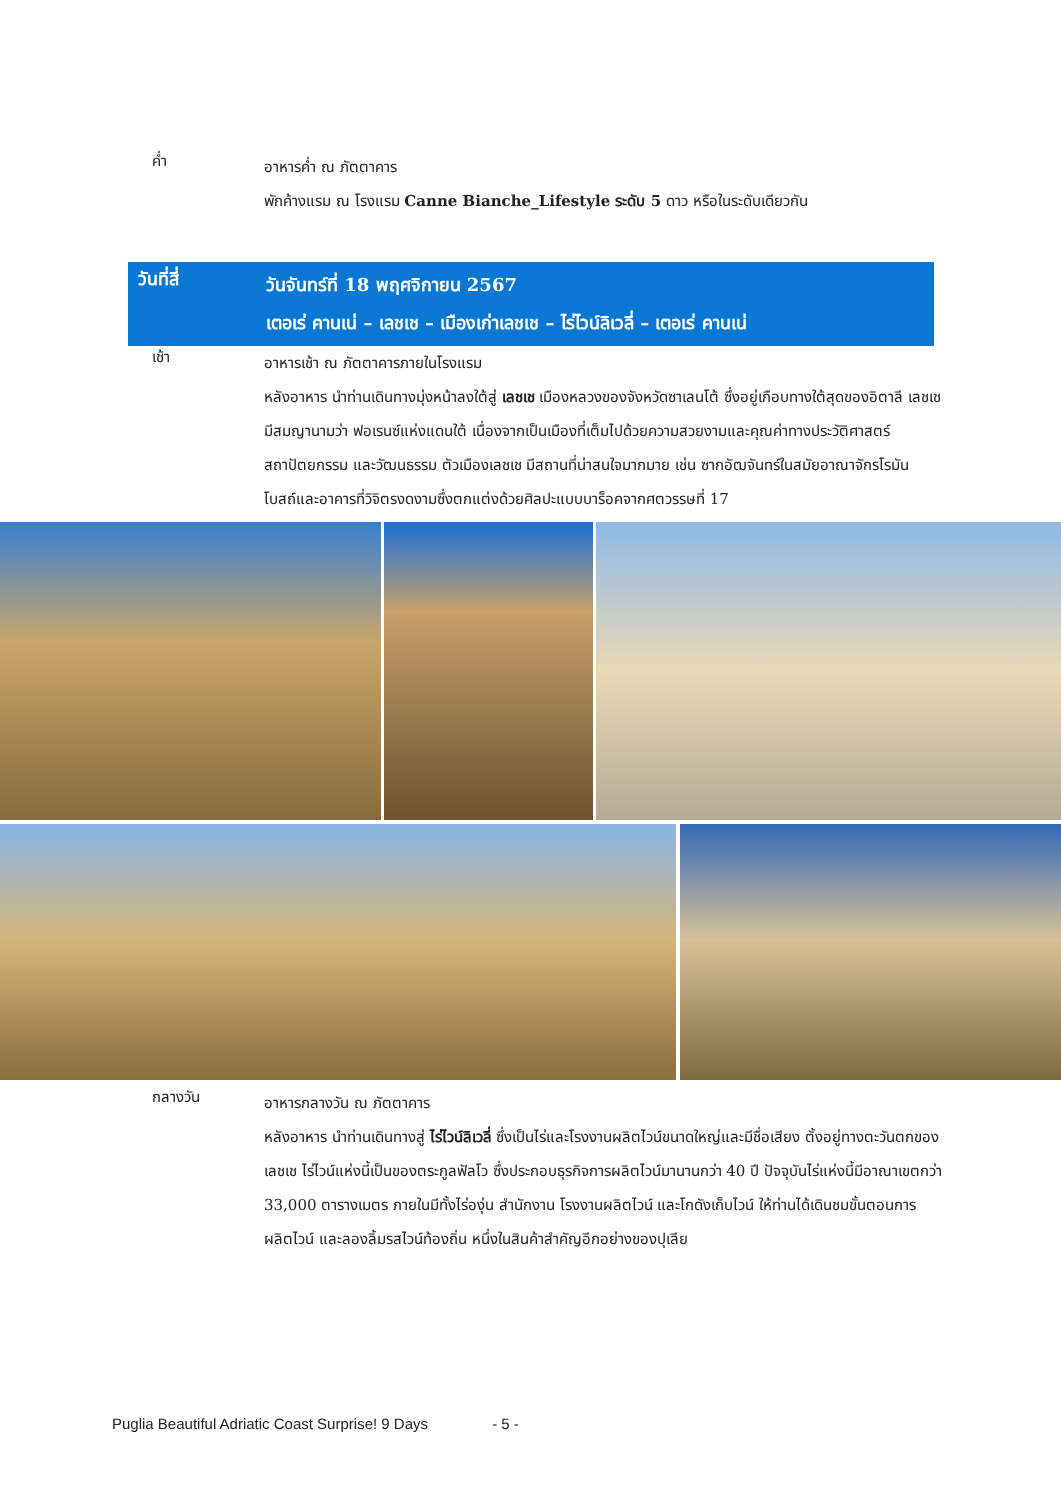ค่ำ
อาหารค่ำ ณ ภัตตาคาร
พักค้างแรม ณ โรงแรม Canne Bianche_Lifestyle ระดับ 5 ดาว หรือในระดับเดียวกัน
วันที่สี่
วันจันทร์ที่ 18 พฤศจิกายน 2567
เตอเร่ คานเน่ – เลชเช – เมืองเก่าเลชเช – ไร่ไวน์ลิเวลี่ – เตอเร่ คานเน่
เช้า
อาหารเช้า ณ ภัตตาคารภายในโรงแรม
หลังอาหาร นำท่านเดินทางมุ่งหน้าลงใต้สู่ เลชเช เมืองหลวงของจังหวัดซาเลนโต้ ซึ่งอยู่เกือบทางใต้สุดของอิตาลี เลชเช มีสมญานามว่า ฟอเรนซ์แห่งแดนใต้ เนื่องจากเป็นเมืองที่เต็มไปด้วยความสวยงามและคุณค่าทางประวัติศาสตร์ สถาปัตยกรรม และวัฒนธรรม ตัวเมืองเลชเช มีสถานที่น่าสนใจมากมาย เช่น ซากอัฒจันทร์ในสมัยอาณาจักรโรมัน โบสถ์และอาคารที่วิจิตรงดงามซึ่งตกแต่งด้วยศิลปะแบบบาร็อคจากศตวรรษที่ 17
กลางวัน
อาหารกลางวัน ณ ภัตตาคาร
หลังอาหาร นำท่านเดินทางสู่ ไร่ไวน์ลิเวลี่ ซึ่งเป็นไร่และโรงงานผลิตไวน์ขนาดใหญ่และมีชื่อเสียง ตั้งอยู่ทางตะวันตกของเลชเช ไร่ไวน์แห่งนี้เป็นของตระกูลฟัลโว ซึ่งประกอบธุรกิจการผลิตไวน์มานานกว่า 40 ปี ปัจจุบันไร่แห่งนี้มีอาณาเขตกว่า 33,000 ตารางเมตร ภายในมีทั้งไร่องุ่น สำนักงาน โรงงานผลิตไวน์ และโกดังเก็บไวน์ ให้ท่านได้เดินชมขั้นตอนการผลิตไวน์ และลองลิ้มรสไวน์ท้องถิ่น หนึ่งในสินค้าสำคัญอีกอย่างของปุเลีย
Puglia Beautiful Adriatic Coast Surprise! 9 Days - 5 -